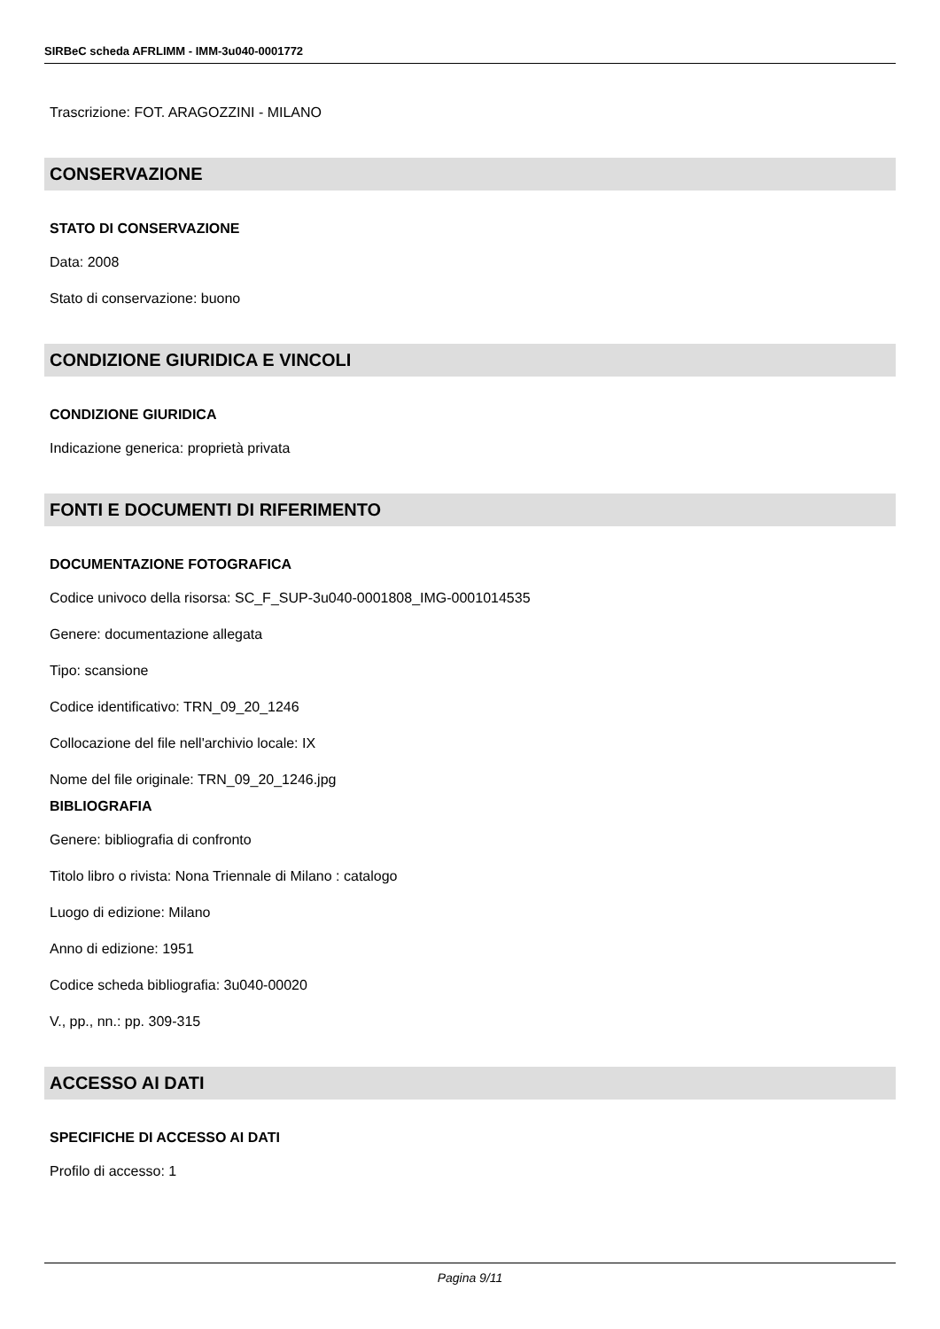SIRBeC scheda AFRLIMM - IMM-3u040-0001772
Trascrizione: FOT. ARAGOZZINI - MILANO
CONSERVAZIONE
STATO DI CONSERVAZIONE
Data: 2008
Stato di conservazione: buono
CONDIZIONE GIURIDICA E VINCOLI
CONDIZIONE GIURIDICA
Indicazione generica: proprietà privata
FONTI E DOCUMENTI DI RIFERIMENTO
DOCUMENTAZIONE FOTOGRAFICA
Codice univoco della risorsa: SC_F_SUP-3u040-0001808_IMG-0001014535
Genere: documentazione allegata
Tipo: scansione
Codice identificativo: TRN_09_20_1246
Collocazione del file nell'archivio locale: IX
Nome del file originale: TRN_09_20_1246.jpg
BIBLIOGRAFIA
Genere: bibliografia di confronto
Titolo libro o rivista: Nona Triennale di Milano : catalogo
Luogo di edizione: Milano
Anno di edizione: 1951
Codice scheda bibliografia: 3u040-00020
V., pp., nn.: pp. 309-315
ACCESSO AI DATI
SPECIFICHE DI ACCESSO AI DATI
Profilo di accesso: 1
Pagina 9/11